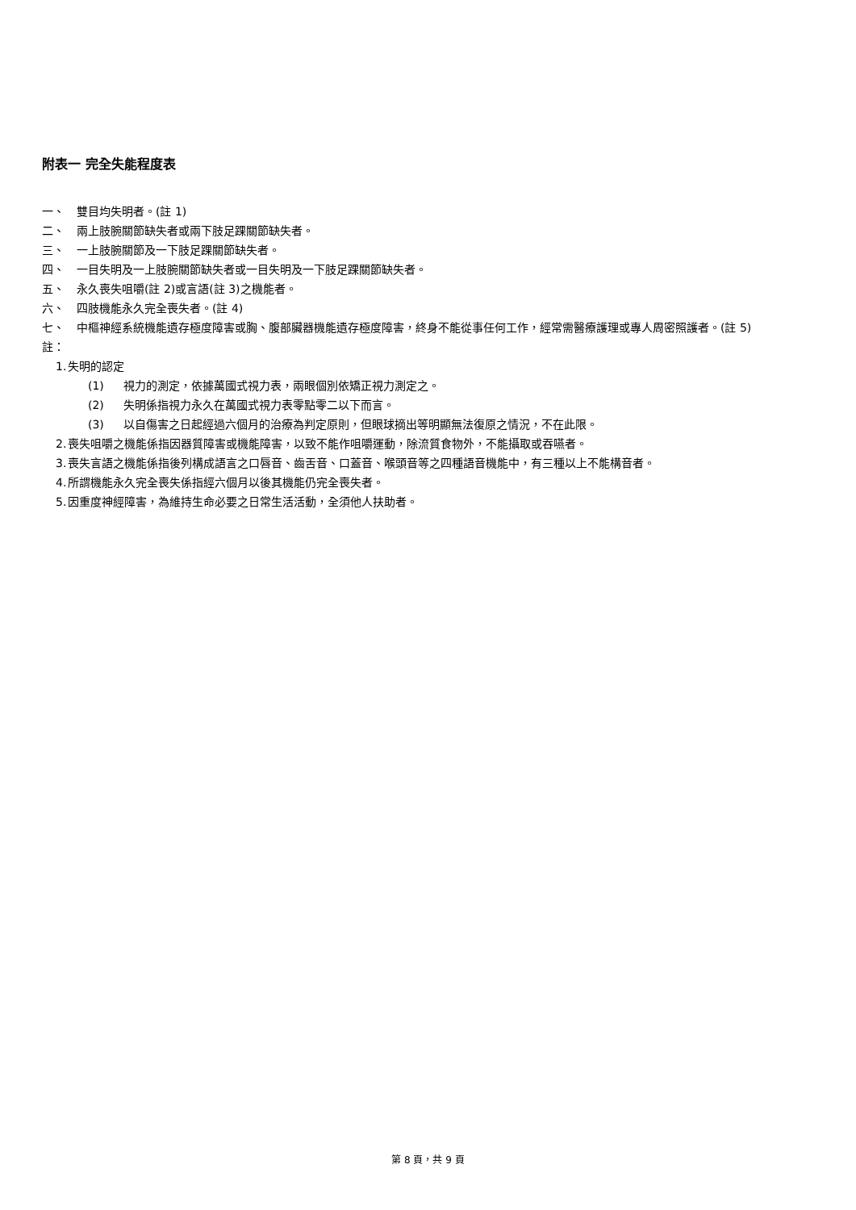附表一 完全失能程度表
一、 雙目均失明者。(註 1)
二、 兩上肢腕關節缺失者或兩下肢足踝關節缺失者。
三、 一上肢腕關節及一下肢足踝關節缺失者。
四、 一目失明及一上肢腕關節缺失者或一目失明及一下肢足踝關節缺失者。
五、 永久喪失咀嚼(註 2)或言語(註 3)之機能者。
六、 四肢機能永久完全喪失者。(註 4)
七、 中樞神經系統機能遺存極度障害或胸、腹部臟器機能遺存極度障害，終身不能從事任何工作，經常需醫療護理或專人周密照護者。(註 5)
註：
1. 失明的認定
(1) 視力的測定，依據萬國式視力表，兩眼個別依矯正視力測定之。
(2) 失明係指視力永久在萬國式視力表零點零二以下而言。
(3) 以自傷害之日起經過六個月的治療為判定原則，但眼球摘出等明顯無法復原之情況，不在此限。
2. 喪失咀嚼之機能係指因器質障害或機能障害，以致不能作咀嚼運動，除流質食物外，不能攝取或吞嚥者。
3. 喪失言語之機能係指後列構成語言之口唇音、齒舌音、口蓋音、喉頭音等之四種語音機能中，有三種以上不能構音者。
4. 所謂機能永久完全喪失係指經六個月以後其機能仍完全喪失者。
5. 因重度神經障害，為維持生命必要之日常生活活動，全須他人扶助者。
第 8 頁，共 9 頁